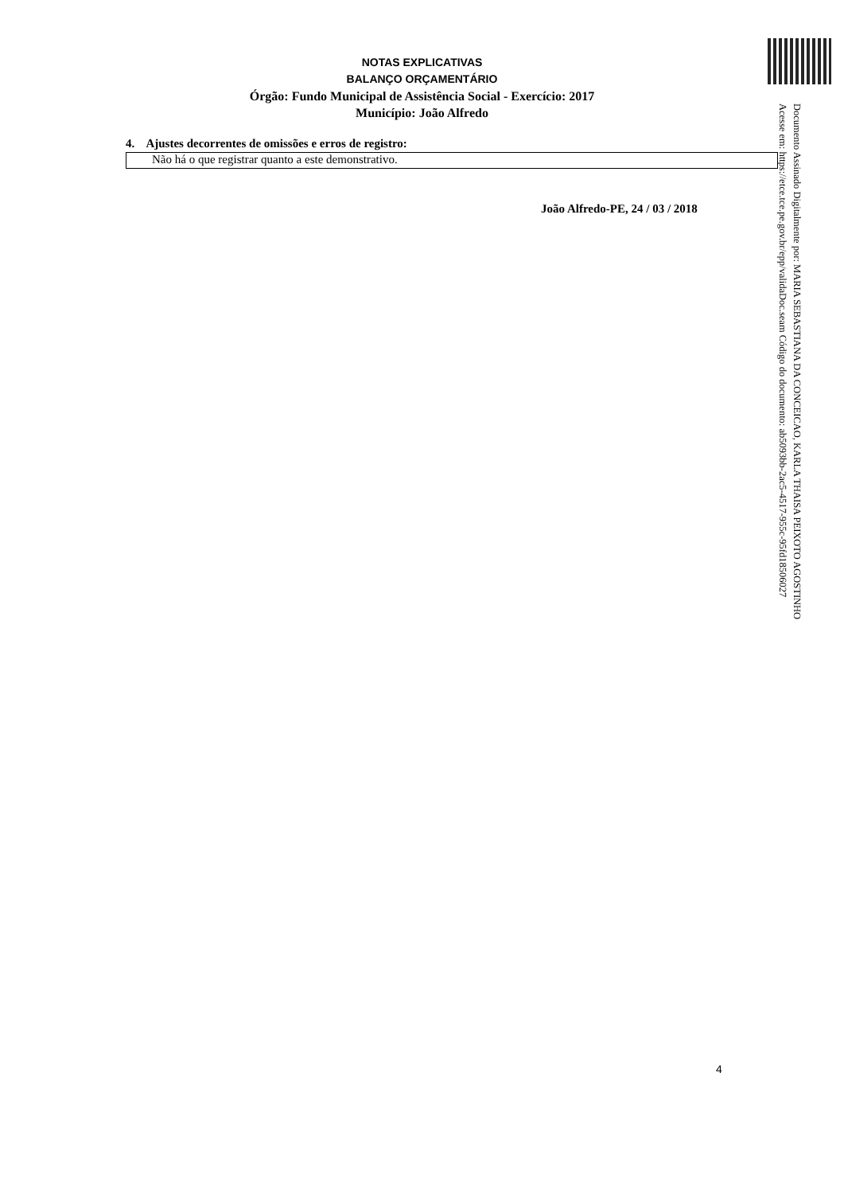NOTAS EXPLICATIVAS
BALANÇO ORÇAMENTÁRIO
Órgão: Fundo Municipal de Assistência Social - Exercício: 2017
Município: João Alfredo
4. Ajustes decorrentes de omissões e erros de registro:
Não há o que registrar quanto a este demonstrativo.
João Alfredo-PE, 24 / 03 / 2018
Documento Assinado Digitalmente por: MARIA SEBASTIANA DA CONCEICAO, KARLA THAISA PEIXOTO AGOSTINHO
Acesse em: https://etce.tce.pe.gov.br/epp/validaDoc.seam Código do documento: ab5093bb-2ac5-4517-955c-95fd18506027
4